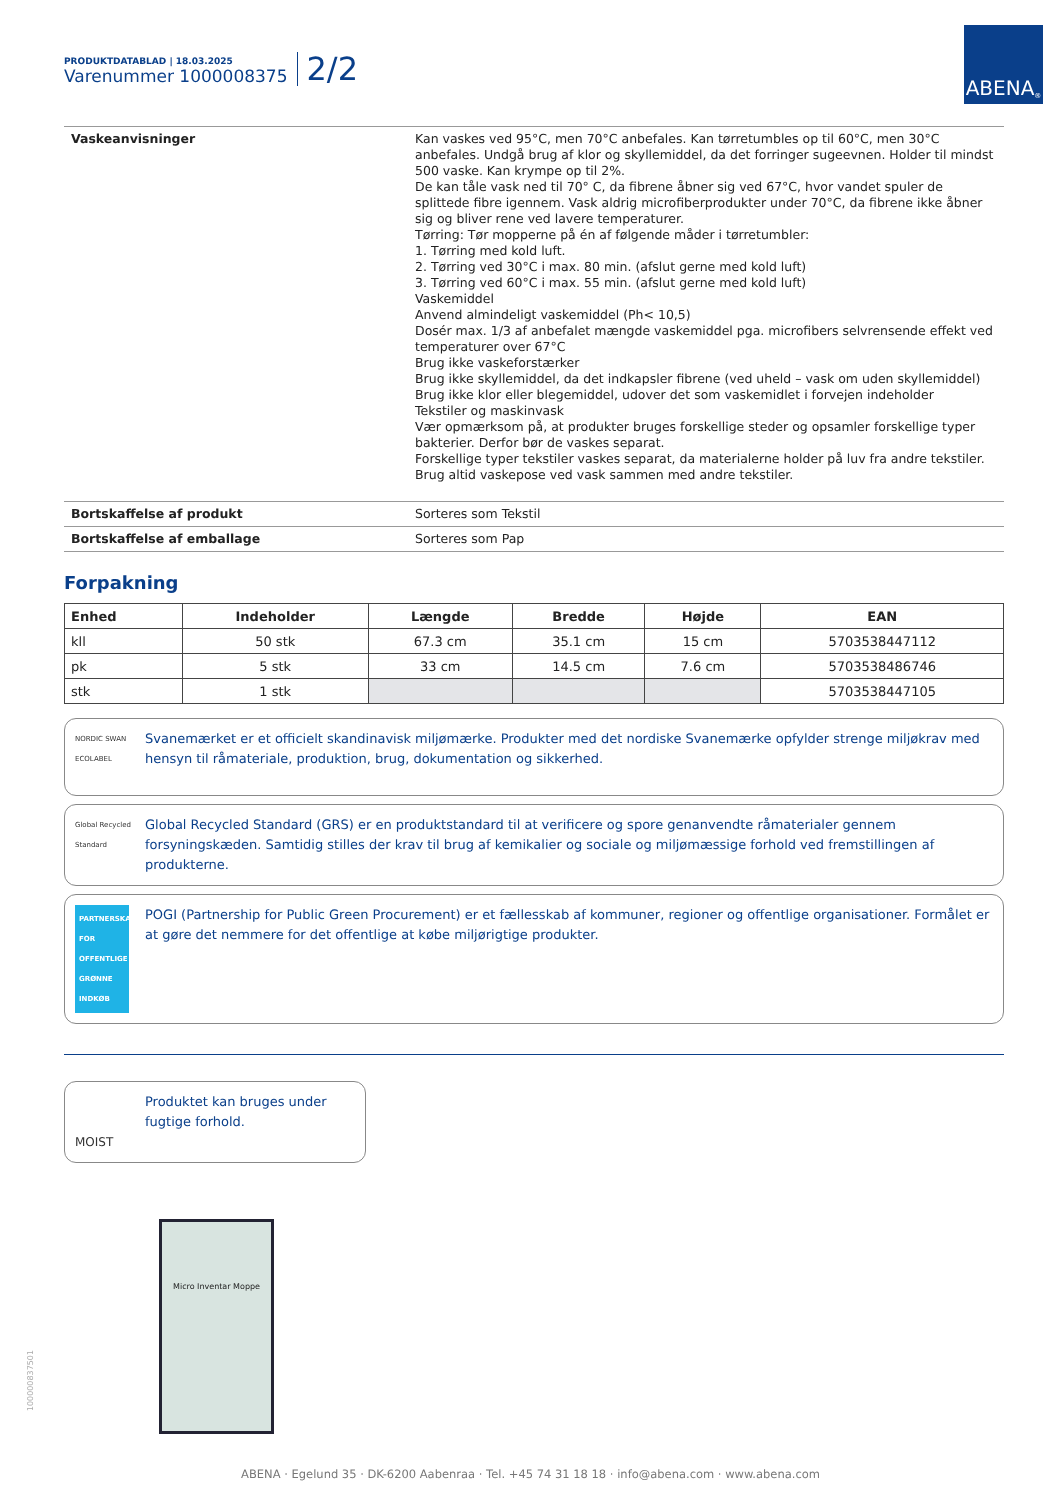ABENA<sup>®</sup>
PRODUKTDATABLAD | 18.03.2025
Varenummer 1000008375
2/2
| Vaskeanvisninger | Kan vaskes ved 95°C, men 70°C anbefales. Kan tørretumbles op til 60°C, men 30°C anbefales. Undgå brug af klor og skyllemiddel, da det forringer sugeevnen. Holder til mindst 500 vaske. Kan krympe op til 2%. De kan tåle vask ned til 70° C, da fibrene åbner sig ved 67°C, hvor vandet spuler de splittede fibre igennem. Vask aldrig microfiberprodukter under 70°C, da fibrene ikke åbner sig og bliver rene ved lavere temperaturer. Tørring: Tør mopperne på én af følgende måder i tørretumbler: 1. Tørring med kold luft. 2. Tørring ved 30°C i max. 80 min. (afslut gerne med kold luft) 3. Tørring ved 60°C i max. 55 min. (afslut gerne med kold luft) Vaskemiddel Anvend almindeligt vaskemiddel (Ph< 10,5) Dosér max. 1/3 af anbefalet mængde vaskemiddel pga. microfibers selvrensende effekt ved temperaturer over 67°C Brug ikke vaskeforstærker Brug ikke skyllemiddel, da det indkapsler fibrene (ved uheld – vask om uden skyllemiddel) Brug ikke klor eller blegemiddel, udover det som vaskemidlet i forvejen indeholder Tekstiler og maskinvask Vær opmærksom på, at produkter bruges forskellige steder og opsamler forskellige typer bakterier. Derfor bør de vaskes separat. Forskellige typer tekstiler vaskes separat, da materialerne holder på luv fra andre tekstiler. Brug altid vaskepose ved vask sammen med andre tekstiler. |
| Bortskaffelse af produkt | Sorteres som Tekstil |
| Bortskaffelse af emballage | Sorteres som Pap |
Forpakning
| Enhed | Indeholder | Længde | Bredde | Højde | EAN |
| --- | --- | --- | --- | --- | --- |
| kll | 50 stk | 67.3 cm | 35.1 cm | 15 cm | 5703538447112 |
| pk | 5 stk | 33 cm | 14.5 cm | 7.6 cm | 5703538486746 |
| stk | 1 stk | | | | 5703538447105 |
NORDIC SWAN ECOLABEL
Svanemærket er et officielt skandinavisk miljømærke. Produkter med det nordiske Svanemærke opfylder strenge miljøkrav med hensyn til råmateriale, produktion, brug, dokumentation og sikkerhed.
Global Recycled Standard
Global Recycled Standard (GRS) er en produktstandard til at verificere og spore genanvendte råmaterialer gennem forsyningskæden. Samtidig stilles der krav til brug af kemikalier og sociale og miljømæssige forhold ved fremstillingen af produkterne.
PARTNERSKAB FOR OFFENTLIGE GRØNNE INDKØB
POGI (Partnership for Public Green Procurement) er et fællesskab af kommuner, regioner og offentlige organisationer. Formålet er at gøre det nemmere for det offentlige at købe miljørigtige produkter.
MOIST
Produktet kan bruges under fugtige forhold.
Micro Inventar Moppe
100000837501
ABENA · Egelund 35 · DK-6200 Aabenraa · Tel. +45 74 31 18 18 · info@abena.com · www.abena.com